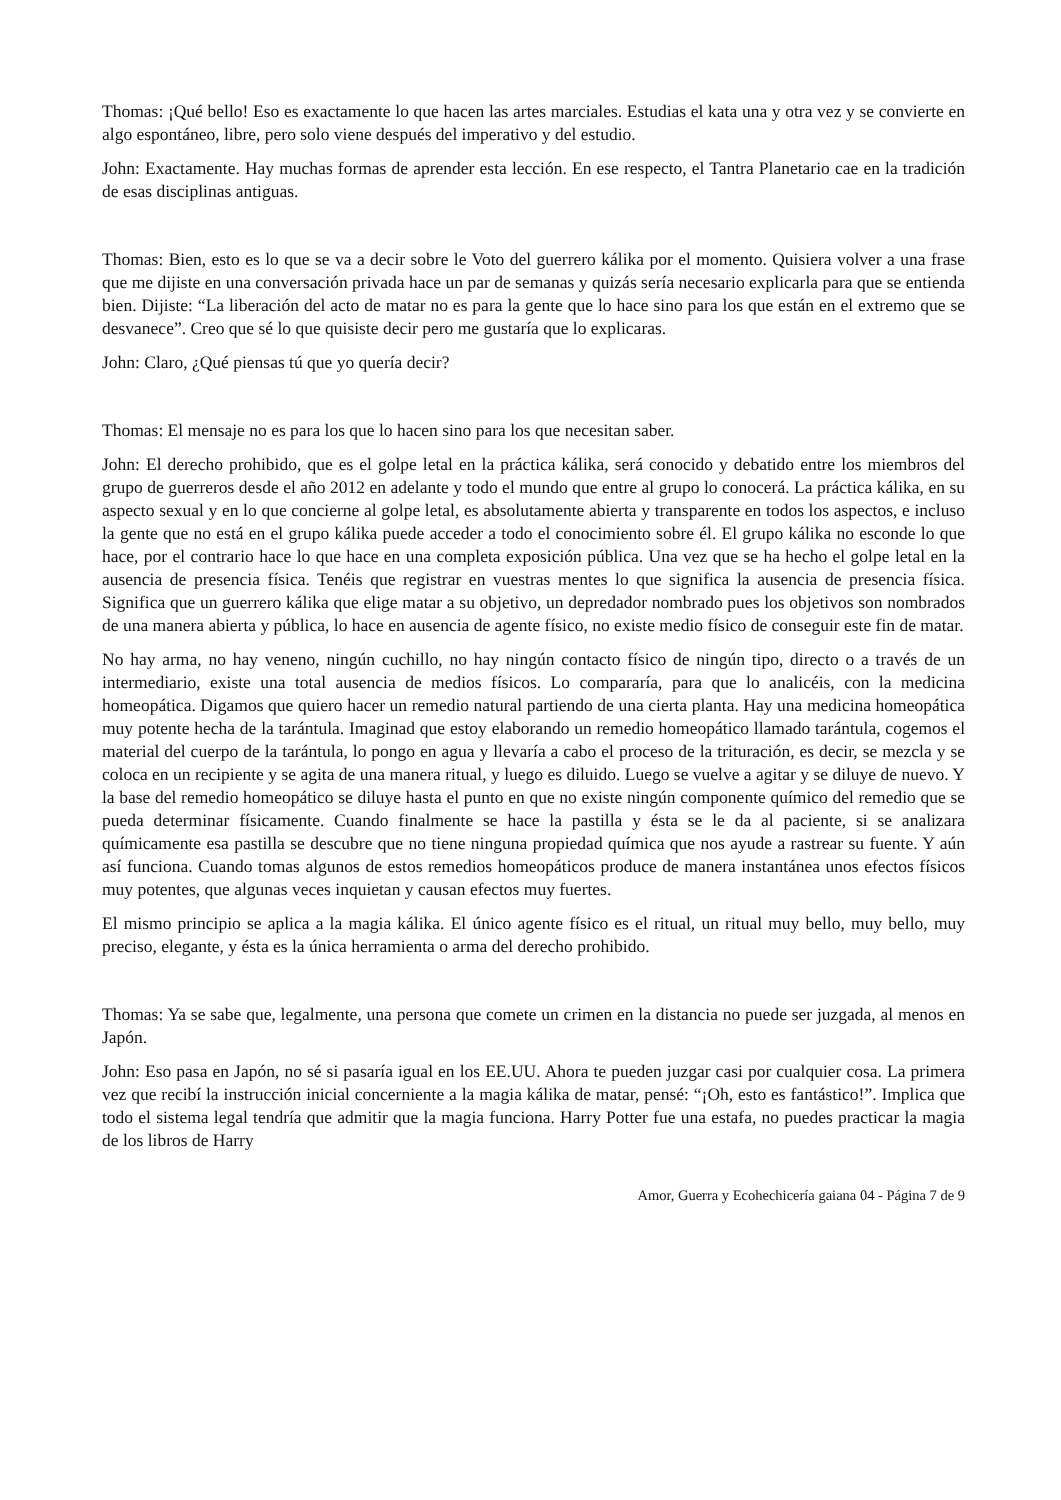Thomas: ¡Qué bello! Eso es exactamente lo que hacen las artes marciales. Estudias el kata una y otra vez y se convierte en algo espontáneo, libre, pero solo viene después del imperativo y del estudio.
John: Exactamente. Hay muchas formas de aprender esta lección. En ese respecto, el Tantra Planetario cae en la tradición de esas disciplinas antiguas.
Thomas: Bien, esto es lo que se va a decir sobre le Voto del guerrero kálika por el momento. Quisiera volver a una frase que me dijiste en una conversación privada hace un par de semanas y quizás sería necesario explicarla para que se entienda bien. Dijiste: “La liberación del acto de matar no es para la gente que lo hace sino para los que están en el extremo que se desvanece”. Creo que sé lo que quisiste decir pero me gustaría que lo explicaras.
John: Claro, ¿Qué piensas tú que yo quería decir?
Thomas: El mensaje no es para los que lo hacen sino para los que necesitan saber.
John: El derecho prohibido, que es el golpe letal en la práctica kálika, será conocido y debatido entre los miembros del grupo de guerreros desde el año 2012 en adelante y todo el mundo que entre al grupo lo conocerá. La práctica kálika, en su aspecto sexual y en lo que concierne al golpe letal, es absolutamente abierta y transparente en todos los aspectos, e incluso la gente que no está en el grupo kálika puede acceder a todo el conocimiento sobre él. El grupo kálika no esconde lo que hace, por el contrario hace lo que hace en una completa exposición pública. Una vez que se ha hecho el golpe letal en la ausencia de presencia física. Tenéis que registrar en vuestras mentes lo que significa la ausencia de presencia física. Significa que un guerrero kálika que elige matar a su objetivo, un depredador nombrado pues los objetivos son nombrados de una manera abierta y pública, lo hace en ausencia de agente físico, no existe medio físico de conseguir este fin de matar.
No hay arma, no hay veneno, ningún cuchillo, no hay ningún contacto físico de ningún tipo, directo o a través de un intermediario, existe una total ausencia de medios físicos. Lo compararía, para que lo analicéis, con la medicina homeopática. Digamos que quiero hacer un remedio natural partiendo de una cierta planta. Hay una medicina homeopática muy potente hecha de la tarántula. Imaginad que estoy elaborando un remedio homeopático llamado tarántula, cogemos el material del cuerpo de la tarántula, lo pongo en agua y llevaría a cabo el proceso de la trituración, es decir, se mezcla y se coloca en un recipiente y se agita de una manera ritual, y luego es diluido. Luego se vuelve a agitar y se diluye de nuevo. Y la base del remedio homeopático se diluye hasta el punto en que no existe ningún componente químico del remedio que se pueda determinar físicamente. Cuando finalmente se hace la pastilla y ésta se le da al paciente, si se analizara químicamente esa pastilla se descubre que no tiene ninguna propiedad química que nos ayude a rastrear su fuente. Y aún así funciona. Cuando tomas algunos de estos remedios homeopáticos produce de manera instantánea unos efectos físicos muy potentes, que algunas veces inquietan y causan efectos muy fuertes.
El mismo principio se aplica a la magia kálika. El único agente físico es el ritual, un ritual muy bello, muy bello, muy preciso, elegante, y ésta es la única herramienta o arma del derecho prohibido.
Thomas: Ya se sabe que, legalmente, una persona que comete un crimen en la distancia no puede ser juzgada, al menos en Japón.
John: Eso pasa en Japón, no sé si pasaría igual en los EE.UU. Ahora te pueden juzgar casi por cualquier cosa. La primera vez que recibí la instrucción inicial concerniente a la magia kálika de matar, pensé: “¡Oh, esto es fantástico!”. Implica que todo el sistema legal tendría que admitir que la magia funciona. Harry Potter fue una estafa, no puedes practicar la magia de los libros de Harry
Amor, Guerra y Ecohechicería gaiana 04 - Página 7 de 9